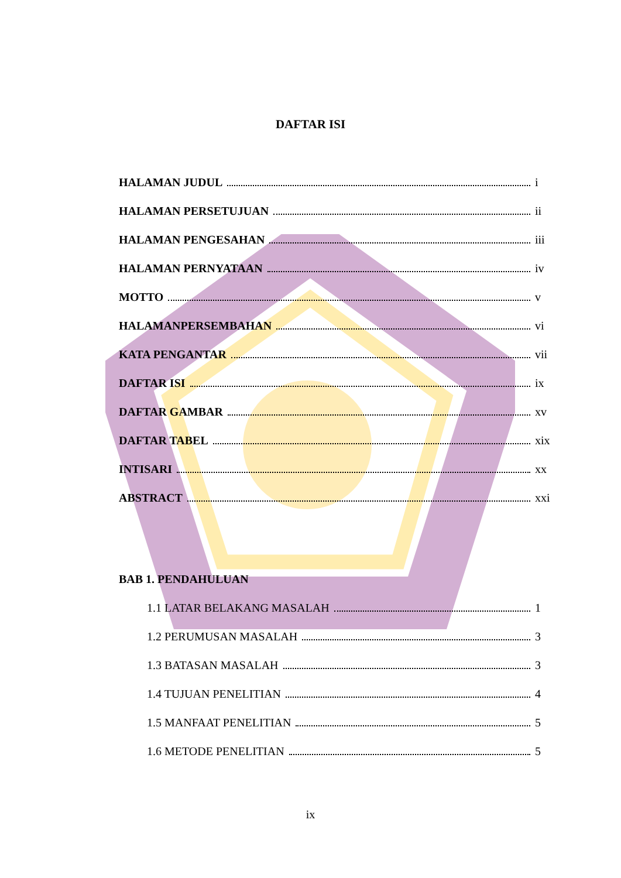DAFTAR ISI
HALAMAN JUDUL i
HALAMAN PERSETUJUAN ii
HALAMAN PENGESAHAN iii
HALAMAN PERNYATAAN iv
MOTTO v
HALAMANPERSEMBAHAN vi
KATA PENGANTAR vii
DAFTAR ISI ix
DAFTAR GAMBAR xv
DAFTAR TABEL xix
INTISARI xx
ABSTRACT xxi
BAB 1. PENDAHULUAN
1.1 LATAR BELAKANG MASALAH 1
1.2 PERUMUSAN MASALAH 3
1.3 BATASAN MASALAH 3
1.4 TUJUAN PENELITIAN 4
1.5 MANFAAT PENELITIAN 5
1.6 METODE PENELITIAN 5
ix